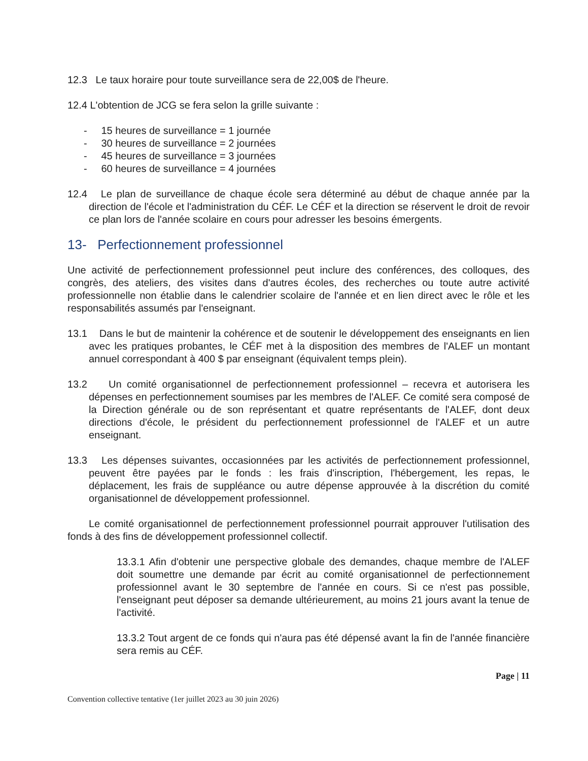12.3 Le taux horaire pour toute surveillance sera de 22,00$ de l'heure.
12.4 L'obtention de JCG se fera selon la grille suivante :
- 15 heures de surveillance = 1 journée
- 30 heures de surveillance = 2 journées
- 45 heures de surveillance = 3 journées
- 60 heures de surveillance = 4 journées
12.4 Le plan de surveillance de chaque école sera déterminé au début de chaque année par la direction de l'école et l'administration du CÉF. Le CÉF et la direction se réservent le droit de revoir ce plan lors de l'année scolaire en cours pour adresser les besoins émergents.
13- Perfectionnement professionnel
Une activité de perfectionnement professionnel peut inclure des conférences, des colloques, des congrès, des ateliers, des visites dans d'autres écoles, des recherches ou toute autre activité professionnelle non établie dans le calendrier scolaire de l'année et en lien direct avec le rôle et les responsabilités assumés par l'enseignant.
13.1 Dans le but de maintenir la cohérence et de soutenir le développement des enseignants en lien avec les pratiques probantes, le CÉF met à la disposition des membres de l'ALEF un montant annuel correspondant à 400 $ par enseignant (équivalent temps plein).
13.2 Un comité organisationnel de perfectionnement professionnel – recevra et autorisera les dépenses en perfectionnement soumises par les membres de l'ALEF. Ce comité sera composé de la Direction générale ou de son représentant et quatre représentants de l'ALEF, dont deux directions d'école, le président du perfectionnement professionnel de l'ALEF et un autre enseignant.
13.3 Les dépenses suivantes, occasionnées par les activités de perfectionnement professionnel, peuvent être payées par le fonds : les frais d'inscription, l'hébergement, les repas, le déplacement, les frais de suppléance ou autre dépense approuvée à la discrétion du comité organisationnel de développement professionnel.
Le comité organisationnel de perfectionnement professionnel pourrait approuver l'utilisation des fonds à des fins de développement professionnel collectif.
13.3.1 Afin d'obtenir une perspective globale des demandes, chaque membre de l'ALEF doit soumettre une demande par écrit au comité organisationnel de perfectionnement professionnel avant le 30 septembre de l'année en cours. Si ce n'est pas possible, l'enseignant peut déposer sa demande ultérieurement, au moins 21 jours avant la tenue de l'activité.
13.3.2 Tout argent de ce fonds qui n'aura pas été dépensé avant la fin de l'année financière sera remis au CÉF.
Page | 11
Convention collective tentative (1er juillet 2023 au 30 juin 2026)